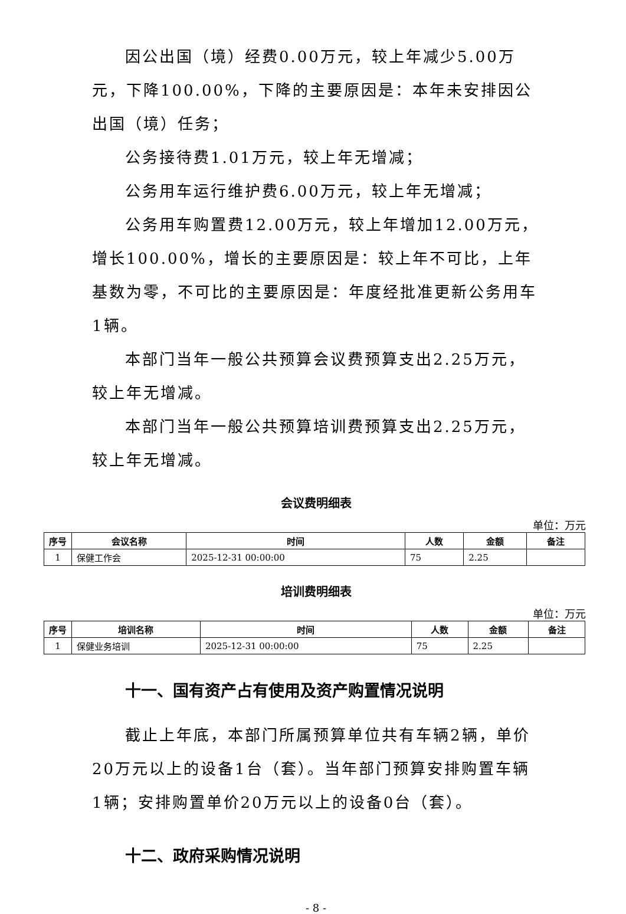因公出国（境）经费0.00万元，较上年减少5.00万元，下降100.00%，下降的主要原因是：本年未安排因公出国（境）任务；
公务接待费1.01万元，较上年无增减；
公务用车运行维护费6.00万元，较上年无增减；
公务用车购置费12.00万元，较上年增加12.00万元，增长100.00%，增长的主要原因是：较上年不可比，上年基数为零，不可比的主要原因是：年度经批准更新公务用车1辆。
本部门当年一般公共预算会议费预算支出2.25万元，较上年无增减。
本部门当年一般公共预算培训费预算支出2.25万元，较上年无增减。
会议费明细表
单位：万元
| 序号 | 会议名称 | 时间 | 人数 | 金额 | 备注 |
| --- | --- | --- | --- | --- | --- |
| 1 | 保健工作会 | 2025-12-31 00:00:00 | 75 | 2.25 | |
培训费明细表
单位：万元
| 序号 | 培训名称 | 时间 | 人数 | 金额 | 备注 |
| --- | --- | --- | --- | --- | --- |
| 1 | 保健业务培训 | 2025-12-31 00:00:00 | 75 | 2.25 | |
十一、国有资产占有使用及资产购置情况说明
截止上年底，本部门所属预算单位共有车辆2辆，单价20万元以上的设备1台（套）。当年部门预算安排购置车辆1辆；安排购置单价20万元以上的设备0台（套）。
十二、政府采购情况说明
- 8 -